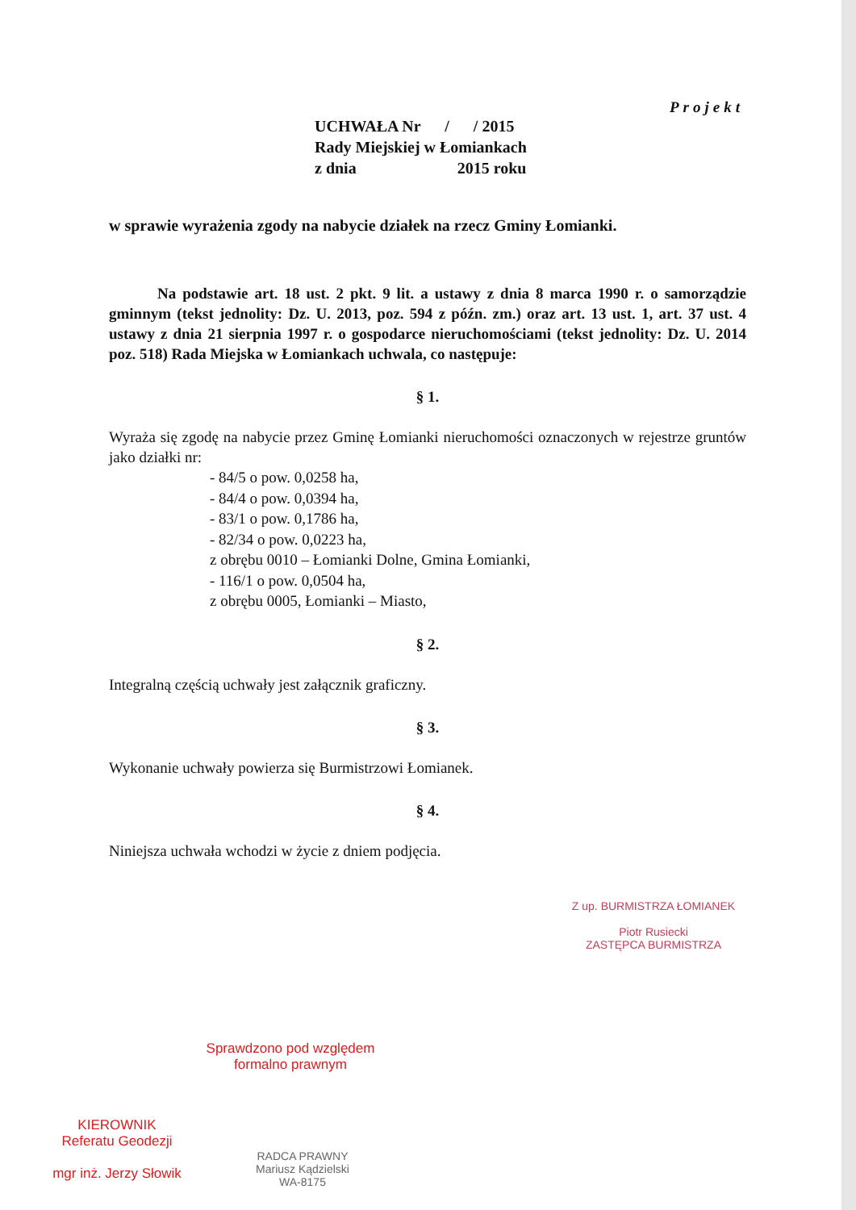Projekt
UCHWAŁA Nr / / 2015
Rady Miejskiej w Łomiankach
z dnia 2015 roku
w sprawie wyrażenia zgody na nabycie działek na rzecz Gminy Łomianki.
Na podstawie art. 18 ust. 2 pkt. 9 lit. a ustawy z dnia 8 marca 1990 r. o samorządzie gminnym (tekst jednolity: Dz. U. 2013, poz. 594 z późn. zm.) oraz art. 13 ust. 1, art. 37 ust. 4 ustawy z dnia 21 sierpnia 1997 r. o gospodarce nieruchomościami (tekst jednolity: Dz. U. 2014 poz. 518) Rada Miejska w Łomiankach uchwala, co następuje:
§ 1.
Wyraża się zgodę na nabycie przez Gminę Łomianki nieruchomości oznaczonych w rejestrze gruntów jako działki nr:
- 84/5 o pow. 0,0258 ha,
- 84/4 o pow. 0,0394 ha,
- 83/1 o pow. 0,1786 ha,
- 82/34 o pow. 0,0223 ha,
z obrębu 0010 – Łomianki Dolne, Gmina Łomianki,
- 116/1 o pow. 0,0504 ha,
z obrębu 0005, Łomianki – Miasto,
§ 2.
Integralną częścią uchwały jest załącznik graficzny.
§ 3.
Wykonanie uchwały powierza się Burmistrzowi Łomianek.
§ 4.
Niniejsza uchwała wchodzi w życie z dniem podjęcia.
Z up. BURMISTRZA ŁOMIANEK
Piotr Rusiecki
ZASTĘPCA BURMISTRZA
Sprawdzono pod względem
formalno prawnym
KIEROWNIK
Referatu Geodezji
mgr inż. Jerzy Słowik
RADCA PRAWNY
Mariusz Kądzielski
WA-8175